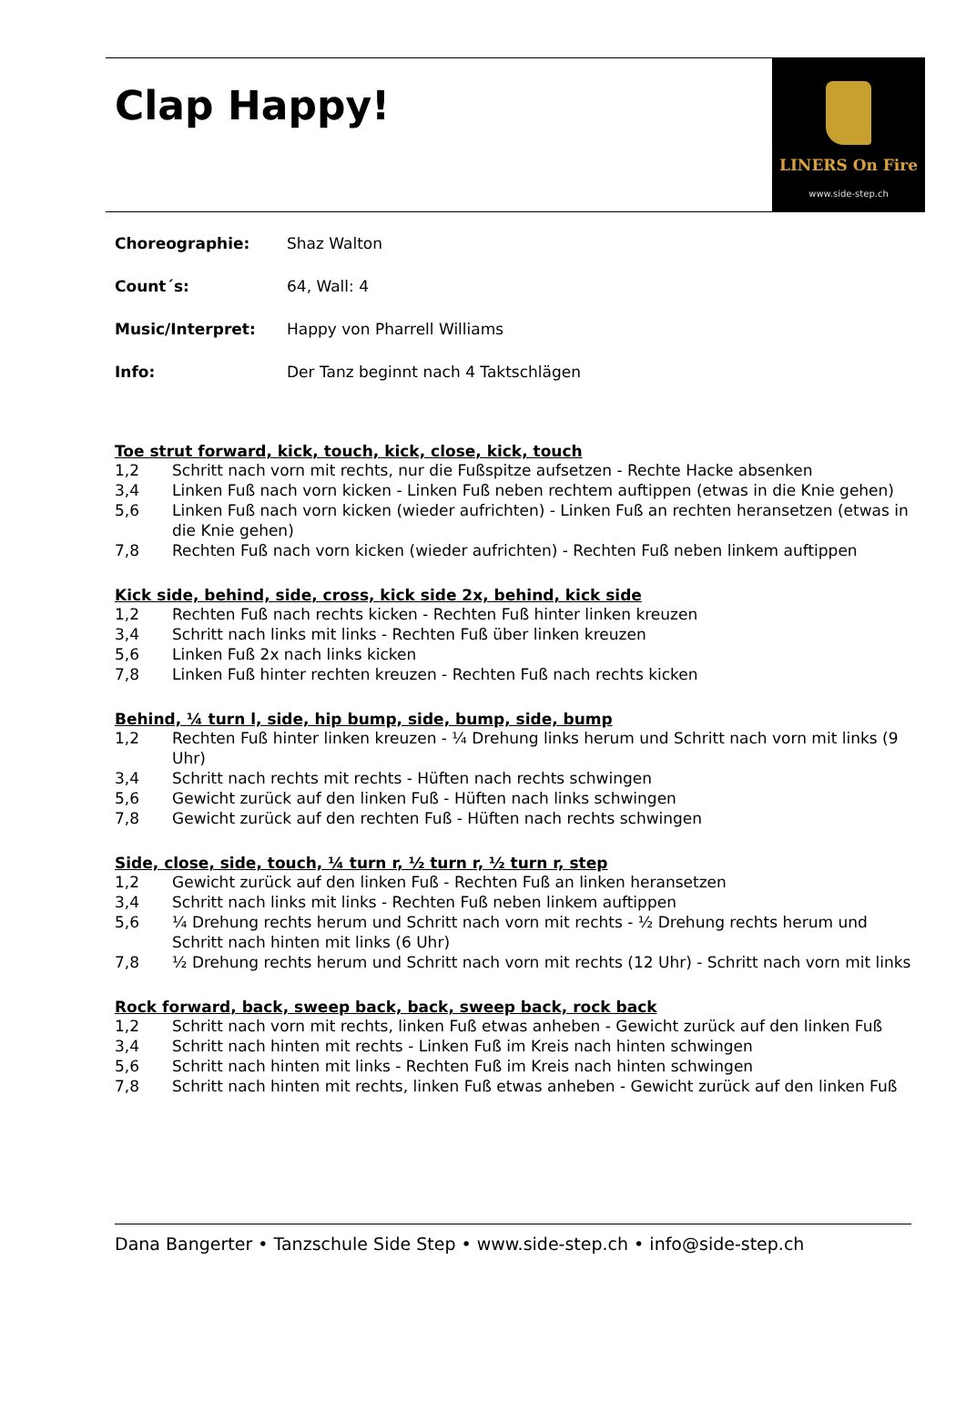Clap Happy!
LINERS On Fire
www.side-step.ch
Choreographie: Shaz Walton
Count´s: 64, Wall: 4
Music/Interpret: Happy von Pharrell Williams
Info: Der Tanz beginnt nach 4 Taktschlägen
Toe strut forward, kick, touch, kick, close, kick, touch
1,2 Schritt nach vorn mit rechts, nur die Fußspitze aufsetzen - Rechte Hacke absenken
3,4 Linken Fuß nach vorn kicken - Linken Fuß neben rechtem auftippen (etwas in die Knie gehen)
5,6 Linken Fuß nach vorn kicken (wieder aufrichten) - Linken Fuß an rechten heransetzen (etwas in die Knie gehen)
7,8 Rechten Fuß nach vorn kicken (wieder aufrichten) - Rechten Fuß neben linkem auftippen
Kick side, behind, side, cross, kick side 2x, behind, kick side
1,2 Rechten Fuß nach rechts kicken - Rechten Fuß hinter linken kreuzen
3,4 Schritt nach links mit links - Rechten Fuß über linken kreuzen
5,6 Linken Fuß 2x nach links kicken
7,8 Linken Fuß hinter rechten kreuzen - Rechten Fuß nach rechts kicken
Behind, ¼ turn l, side, hip bump, side, bump, side, bump
1,2 Rechten Fuß hinter linken kreuzen - ¼ Drehung links herum und Schritt nach vorn mit links (9 Uhr)
3,4 Schritt nach rechts mit rechts - Hüften nach rechts schwingen
5,6 Gewicht zurück auf den linken Fuß - Hüften nach links schwingen
7,8 Gewicht zurück auf den rechten Fuß - Hüften nach rechts schwingen
Side, close, side, touch, ¼ turn r, ½ turn r, ½ turn r, step
1,2 Gewicht zurück auf den linken Fuß - Rechten Fuß an linken heransetzen
3,4 Schritt nach links mit links - Rechten Fuß neben linkem auftippen
5,6 ¼ Drehung rechts herum und Schritt nach vorn mit rechts - ½ Drehung rechts herum und Schritt nach hinten mit links (6 Uhr)
7,8 ½ Drehung rechts herum und Schritt nach vorn mit rechts (12 Uhr) - Schritt nach vorn mit links
Rock forward, back, sweep back, back, sweep back, rock back
1,2 Schritt nach vorn mit rechts, linken Fuß etwas anheben - Gewicht zurück auf den linken Fuß
3,4 Schritt nach hinten mit rechts - Linken Fuß im Kreis nach hinten schwingen
5,6 Schritt nach hinten mit links - Rechten Fuß im Kreis nach hinten schwingen
7,8 Schritt nach hinten mit rechts, linken Fuß etwas anheben - Gewicht zurück auf den linken Fuß
Dana Bangerter • Tanzschule Side Step • www.side-step.ch • info@side-step.ch